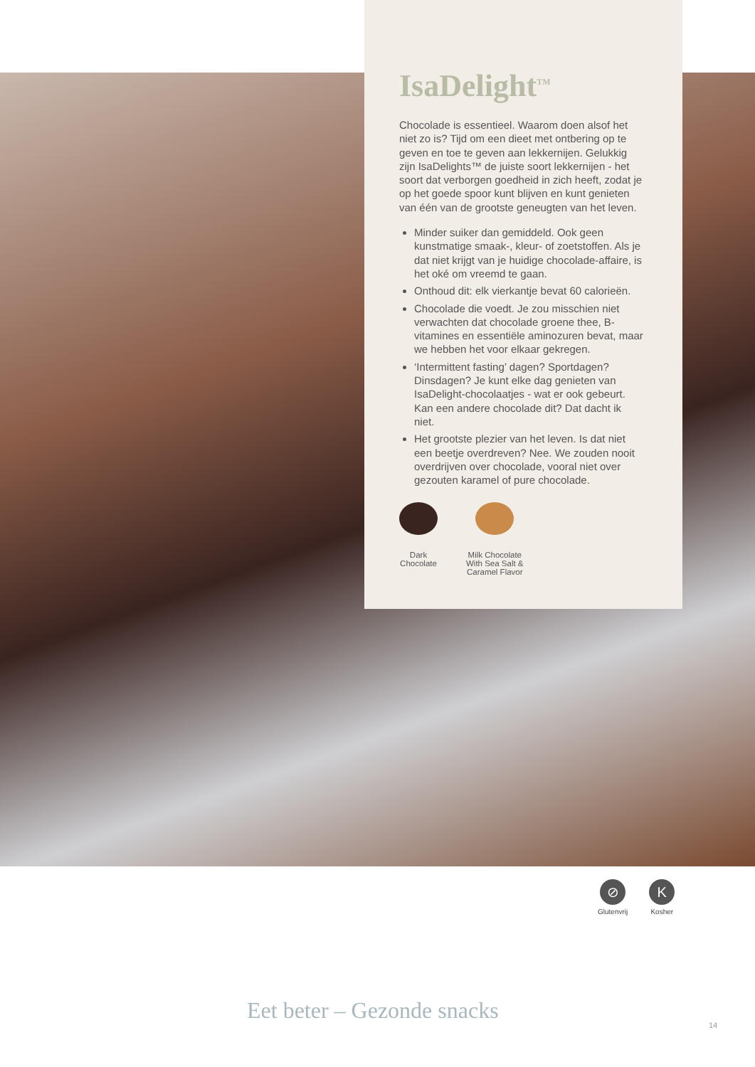IsaDelight<sup>TM</sup>
Chocolade is essentieel. Waarom doen alsof het niet zo is? Tijd om een dieet met ontbering op te geven en toe te geven aan lekkernijen. Gelukkig zijn IsaDelights™ de juiste soort lekkernijen - het soort dat verborgen goedheid in zich heeft, zodat je op het goede spoor kunt blijven en kunt genieten van één van de grootste geneugten van het leven.
Minder suiker dan gemiddeld. Ook geen kunstmatige smaak-, kleur- of zoetstoffen. Als je dat niet krijgt van je huidige chocolade-affaire, is het oké om vreemd te gaan.
Onthoud dit: elk vierkantje bevat 60 calorieën.
Chocolade die voedt. Je zou misschien niet verwachten dat chocolade groene thee, B-vitamines en essentiële aminozuren bevat, maar we hebben het voor elkaar gekregen.
‘Intermittent fasting’ dagen? Sportdagen? Dinsdagen? Je kunt elke dag genieten van IsaDelight-chocolaatjes - wat er ook gebeurt. Kan een andere chocolade dit? Dat dacht ik niet.
Het grootste plezier van het leven. Is dat niet een beetje overdreven? Nee. We zouden nooit overdrijven over chocolade, vooral niet over gezouten karamel of pure chocolade.
Dark
Chocolate
Milk Chocolate
With Sea Salt &
Caramel Flavor
⊘
Glutenvrij
K
Kosher
Eet beter – Gezonde snacks
14